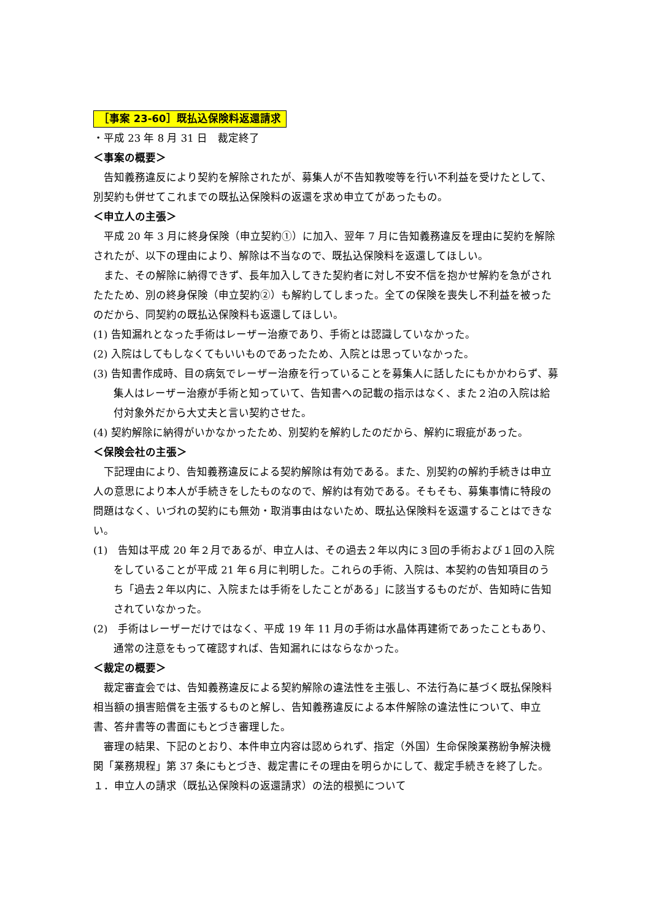［事案 23-60］既払込保険料返還請求
・平成 23 年 8 月 31 日　裁定終了
＜事案の概要＞
告知義務違反により契約を解除されたが、募集人が不告知教唆等を行い不利益を受けたとして、別契約も併せてこれまでの既払込保険料の返還を求め申立てがあったもの。
＜申立人の主張＞
平成 20 年 3 月に終身保険（申立契約①）に加入、翌年 7 月に告知義務違反を理由に契約を解除されたが、以下の理由により、解除は不当なので、既払込保険料を返還してほしい。
また、その解除に納得できず、長年加入してきた契約者に対し不安不信を抱かせ解約を急がされたたため、別の終身保険（申立契約②）も解約してしまった。全ての保険を喪失し不利益を被ったのだから、同契約の既払込保険料も返還してほしい。
(1) 告知漏れとなった手術はレーザー治療であり、手術とは認識していなかった。
(2) 入院はしてもしなくてもいいものであったため、入院とは思っていなかった。
(3) 告知書作成時、目の病気でレーザー治療を行っていることを募集人に話したにもかかわらず、募集人はレーザー治療が手術と知っていて、告知書への記載の指示はなく、また２泊の入院は給付対象外だから大丈夫と言い契約させた。
(4) 契約解除に納得がいかなかったため、別契約を解約したのだから、解約に瑕疵があった。
＜保険会社の主張＞
下記理由により、告知義務違反による契約解除は有効である。また、別契約の解約手続きは申立人の意思により本人が手続きをしたものなので、解約は有効である。そもそも、募集事情に特段の問題はなく、いづれの契約にも無効・取消事由はないため、既払込保険料を返還することはできない。
(1)　告知は平成 20 年２月であるが、申立人は、その過去２年以内に３回の手術および１回の入院をしていることが平成 21 年６月に判明した。これらの手術、入院は、本契約の告知項目のうち「過去２年以内に、入院または手術をしたことがある」に該当するものだが、告知時に告知されていなかった。
(2)　手術はレーザーだけではなく、平成 19 年 11 月の手術は水晶体再建術であったこともあり、通常の注意をもって確認すれば、告知漏れにはならなかった。
＜裁定の概要＞
裁定審査会では、告知義務違反による契約解除の違法性を主張し、不法行為に基づく既払保険料相当額の損害賠償を主張するものと解し、告知義務違反による本件解除の違法性について、申立書、答弁書等の書面にもとづき審理した。
審理の結果、下記のとおり、本件申立内容は認められず、指定（外国）生命保険業務紛争解決機関「業務規程」第 37 条にもとづき、裁定書にその理由を明らかにして、裁定手続きを終了した。
１．申立人の請求（既払込保険料の返還請求）の法的根拠について